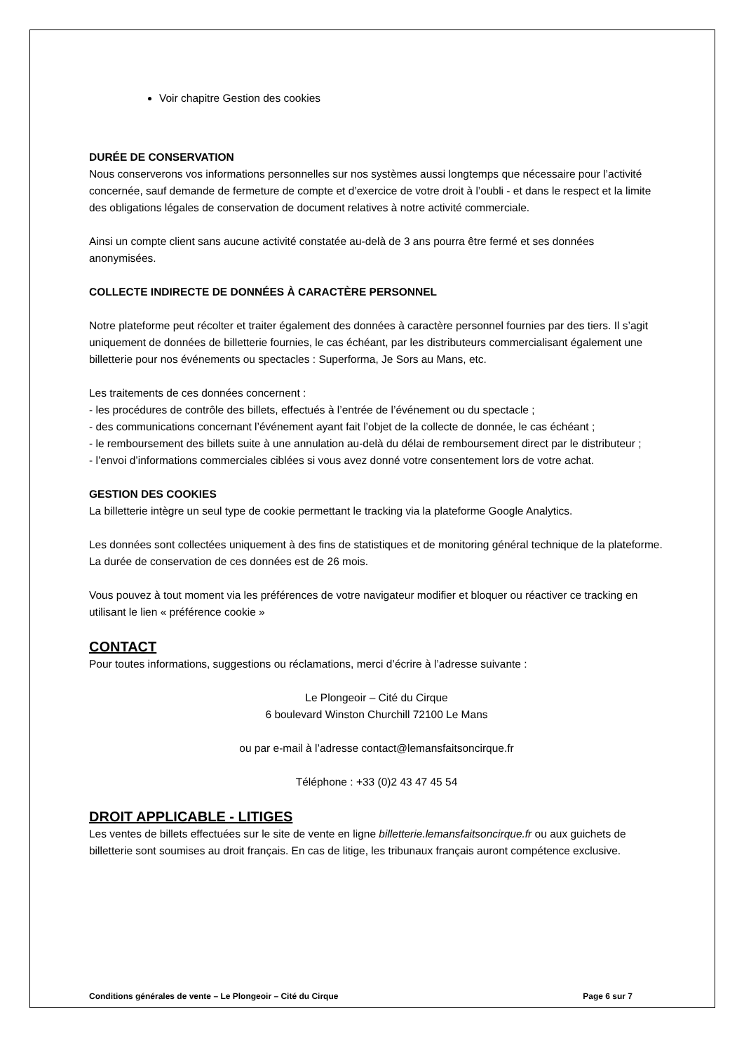Voir chapitre Gestion des cookies
DURÉE DE CONSERVATION
Nous conserverons vos informations personnelles sur nos systèmes aussi longtemps que nécessaire pour l’activité concernée, sauf demande de fermeture de compte et d’exercice de votre droit à l’oubli - et dans le respect et la limite des obligations légales de conservation de document relatives à notre activité commerciale.
Ainsi un compte client sans aucune activité constatée au-delà de 3 ans pourra être fermé et ses données anonymisées.
COLLECTE INDIRECTE DE DONNÉES À CARACTÈRE PERSONNEL
Notre plateforme peut récolter et traiter également des données à caractère personnel fournies par des tiers. Il s’agit uniquement de données de billetterie fournies, le cas échéant, par les distributeurs commercialisant également une billetterie pour nos événements ou spectacles : Superforma, Je Sors au Mans, etc.
Les traitements de ces données concernent :
- les procédures de contrôle des billets, effectués à l’entrée de l’événement ou du spectacle ;
- des communications concernant l’événement ayant fait l’objet de la collecte de donnée, le cas échéant ;
- le remboursement des billets suite à une annulation au-delà du délai de remboursement direct par le distributeur ;
- l’envoi d’informations commerciales ciblées si vous avez donné votre consentement lors de votre achat.
GESTION DES COOKIES
La billetterie intègre un seul type de cookie permettant le tracking via la plateforme Google Analytics.
Les données sont collectées uniquement à des fins de statistiques et de monitoring général technique de la plateforme. La durée de conservation de ces données est de 26 mois.
Vous pouvez à tout moment via les préférences de votre navigateur modifier et bloquer ou réactiver ce tracking en utilisant le lien « préférence cookie »
CONTACT
Pour toutes informations, suggestions ou réclamations, merci d’écrire à l’adresse suivante :
Le Plongeoir – Cité du Cirque
6 boulevard Winston Churchill 72100 Le Mans
ou par e-mail à l’adresse contact@lemansfaitsoncirque.fr
Téléphone : +33 (0)2 43 47 45 54
DROIT APPLICABLE - LITIGES
Les ventes de billets effectuées sur le site de vente en ligne billetterie.lemansfaitsoncirque.fr ou aux guichets de billetterie sont soumises au droit français. En cas de litige, les tribunaux français auront compétence exclusive.
Conditions générales de vente – Le Plongeoir – Cité du Cirque Page 6 sur 7